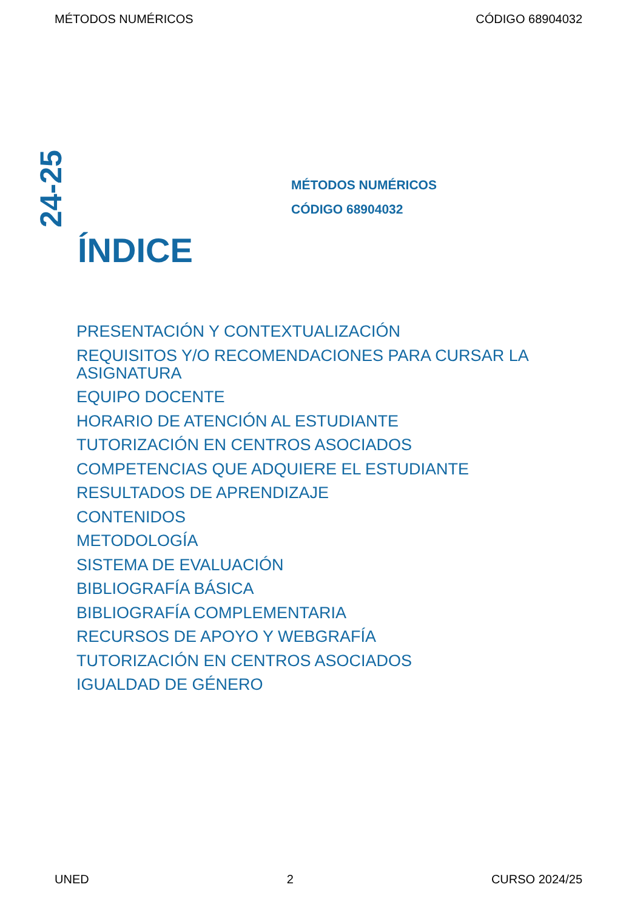MÉTODOS NUMÉRICOS CÓDIGO 68904032
24-25
MÉTODOS NUMÉRICOS
CÓDIGO 68904032
ÍNDICE
PRESENTACIÓN Y CONTEXTUALIZACIÓN
REQUISITOS Y/O RECOMENDACIONES PARA CURSAR LA ASIGNATURA
EQUIPO DOCENTE
HORARIO DE ATENCIÓN AL ESTUDIANTE
TUTORIZACIÓN EN CENTROS ASOCIADOS
COMPETENCIAS QUE ADQUIERE EL ESTUDIANTE
RESULTADOS DE APRENDIZAJE
CONTENIDOS
METODOLOGÍA
SISTEMA DE EVALUACIÓN
BIBLIOGRAFÍA BÁSICA
BIBLIOGRAFÍA COMPLEMENTARIA
RECURSOS DE APOYO Y WEBGRAFÍA
TUTORIZACIÓN EN CENTROS ASOCIADOS
IGUALDAD DE GÉNERO
UNED 2 CURSO 2024/25